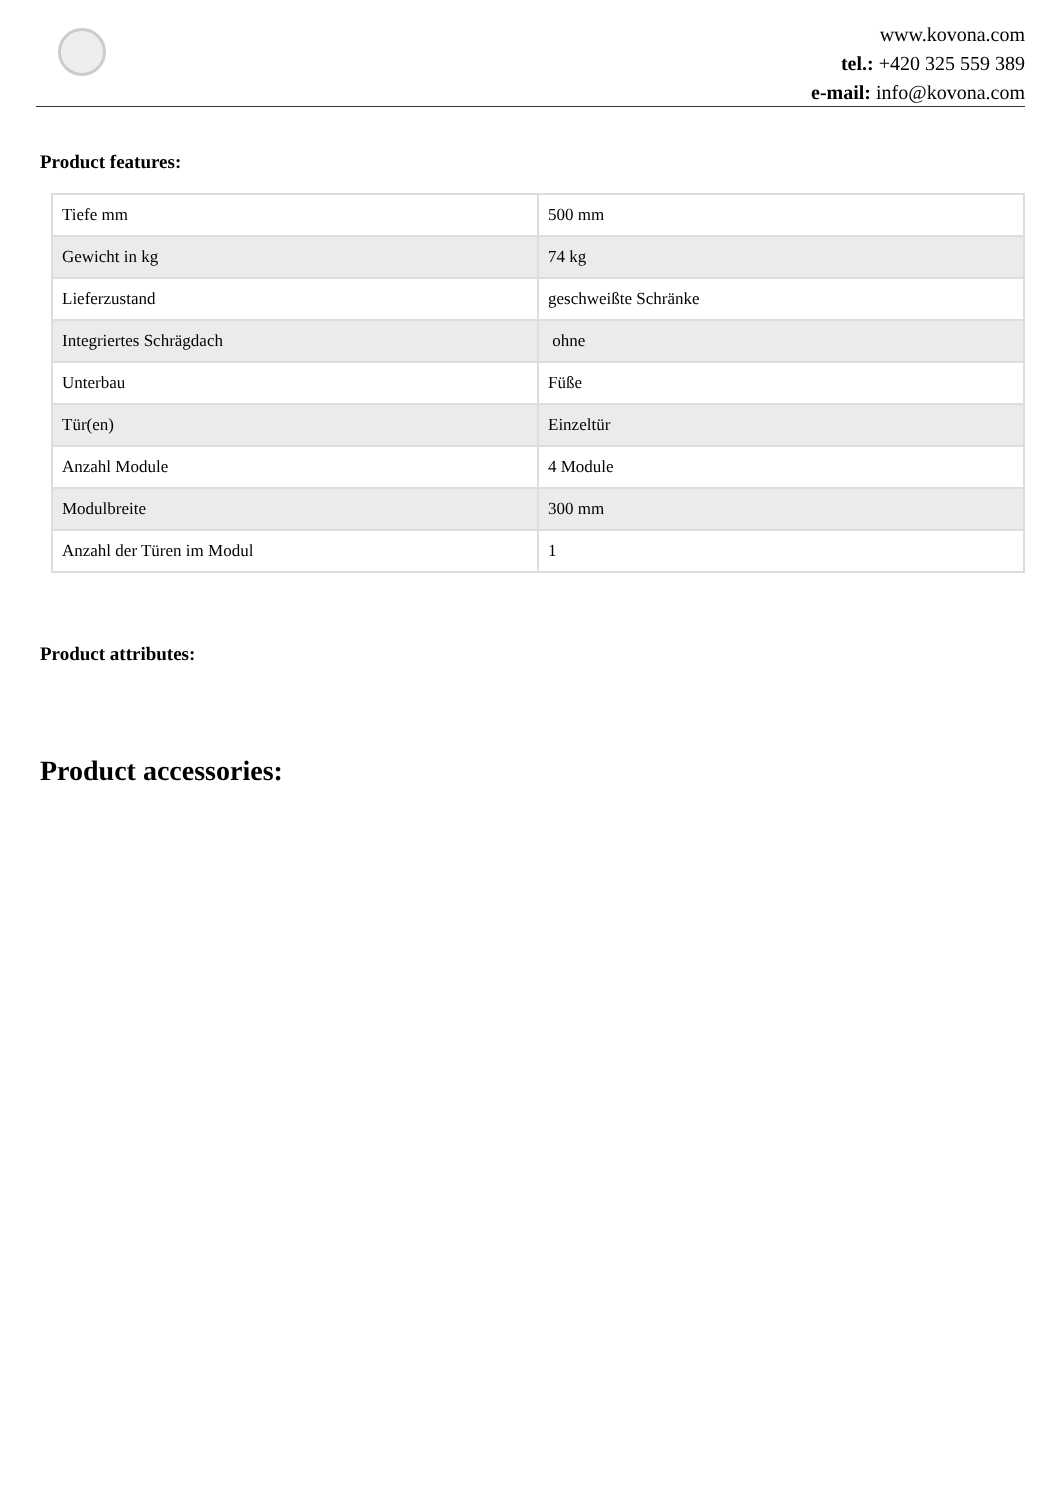www.kovona.com
tel.: +420 325 559 389
e-mail: info@kovona.com
Product features:
| Tiefe mm | 500 mm |
| Gewicht in kg | 74 kg |
| Lieferzustand | geschweißte Schränke |
| Integriertes Schrägdach | ohne |
| Unterbau | Füße |
| Tür(en) | Einzeltür |
| Anzahl Module | 4 Module |
| Modulbreite | 300 mm |
| Anzahl der Türen im Modul | 1 |
Product attributes:
Product accessories: